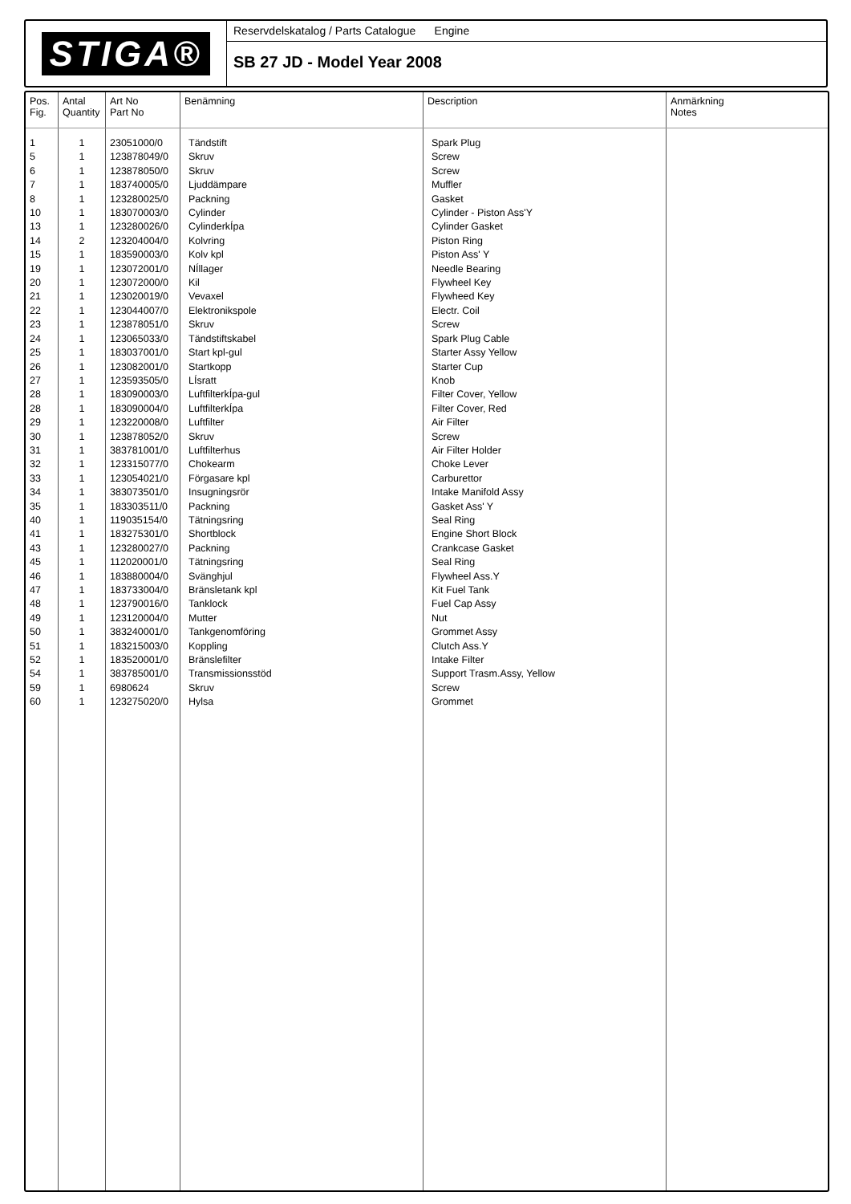STIGA®
Reservdelskatalog / Parts Catalogue Engine
SB 27 JD - Model Year 2008
| Pos. Fig. | Antal Quantity | Art No Part No | Benämning | Description | Anmärkning Notes |
| --- | --- | --- | --- | --- | --- |
| 1 5 6 7 8 10 13 14 15 19 20 21 22 23 24 25 26 27 28 28 29 30 31 32 33 34 35 40 41 43 45 46 47 48 49 50 51 52 54 59 60 | 1 1 1 1 1 1 1 2 1 1 1 1 1 1 1 1 1 1 1 1 1 1 1 1 1 1 1 1 1 1 1 1 1 1 1 1 1 1 1 1 1 | 23051000/0 123878049/0 123878050/0 183740005/0 123280025/0 183070003/0 123280026/0 123204004/0 183590003/0 123072001/0 123072000/0 123020019/0 123044007/0 123878051/0 123065033/0 183037001/0 123082001/0 123593505/0 183090003/0 183090004/0 123220008/0 123878052/0 383781001/0 123315077/0 123054021/0 383073501/0 183303511/0 119035154/0 183275301/0 123280027/0 112020001/0 183880004/0 183733004/0 123790016/0 123120004/0 383240001/0 183215003/0 183520001/0 383785001/0 6980624 123275020/0 | Tändstift Skruv Skruv Ljuddämpare Packning Cylinder CylinderkÍpa Kolvring Kolv kpl NÍllager Kil Vevaxel Elektronikspole Skruv Tändstiftskabel Start kpl-gul Startkopp LÍsratt LuftfilterkÍpa-gul LuftfilterkÍpa Luftfilter Skruv Luftfilterhus Chokearm Förgasare kpl Insugningsrör Packning Tätningsring Shortblock Packning Tätningsring Svänghjul Bränsletank kpl Tanklock Mutter Tankgenomföring Koppling Bränslefilter Transmissionsstöd Skruv Hylsa | Spark Plug Screw Screw Muffler Gasket Cylinder - Piston Ass'Y Cylinder Gasket Piston Ring Piston Ass' Y Needle Bearing Flywheel Key Flywheed Key Electr. Coil Screw Spark Plug Cable Starter Assy Yellow Starter Cup Knob Filter Cover, Yellow Filter Cover, Red Air Filter Screw Air Filter Holder Choke Lever Carburettor Intake Manifold Assy Gasket Ass' Y Seal Ring Engine Short Block Crankcase Gasket Seal Ring Flywheel Ass.Y Kit Fuel Tank Fuel Cap Assy Nut Grommet Assy Clutch Ass.Y Intake Filter Support Trasm.Assy, Yellow Screw Grommet | |